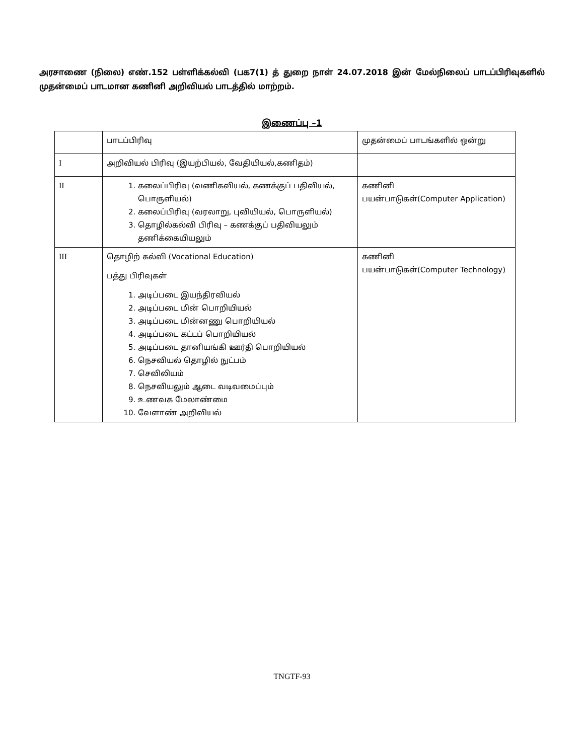அரசாணை (நிலை) எண்.152 பள்ளிக்கல்வி (பக7(1) த் துறை நாள் 24.07.2018 இன் மேல்நிலைப் பாடப்பிரிவுகளில் முதன்மைப் பாடமான கணினி அறிவியல் பாடத்தில் மாற்றம்.
இணைப்பு –1
| | பாடப்பிரிவு | முதன்மைப் பாடங்களில் ஒன்று |
| I | அறிவியல் பிரிவு (இயற்பியல், வேதியியல்,கணிதம்) | |
| II | 1. கலைப்பிரிவு (வணிகவியல், கணக்குப் பதிவியல், பொருளியல்) 2. கலைப்பிரிவு (வரலாறு, புவியியல், பொருளியல்) 3. தொழில்கல்வி பிரிவு – கணக்குப் பதிவியலும் தணிக்கையியலும் | கணினி பயன்பாடுகள்(Computer Application) |
| III | தொழிற் கல்வி (Vocational Education) பத்து பிரிவுகள் 1. அடிப்படை இயந்திரவியல் 2. அடிப்படை மின் பொறியியல் 3. அடிப்படை மின்னணு பொறியியல் 4. அடிப்படை கட்டப் பொறியியல் 5. அடிப்படை தானியங்கி ஊர்தி பொறியியல் 6. நெசவியல் தொழில் நுட்பம் 7. செவிலியம் 8. நெசவியலும் ஆடை வடிவமைப்பும் 9. உணவக மேலாண்மை 10. வேளாண் அறிவியல் | கணினி பயன்பாடுகள்(Computer Technology) |
TNGTF-93